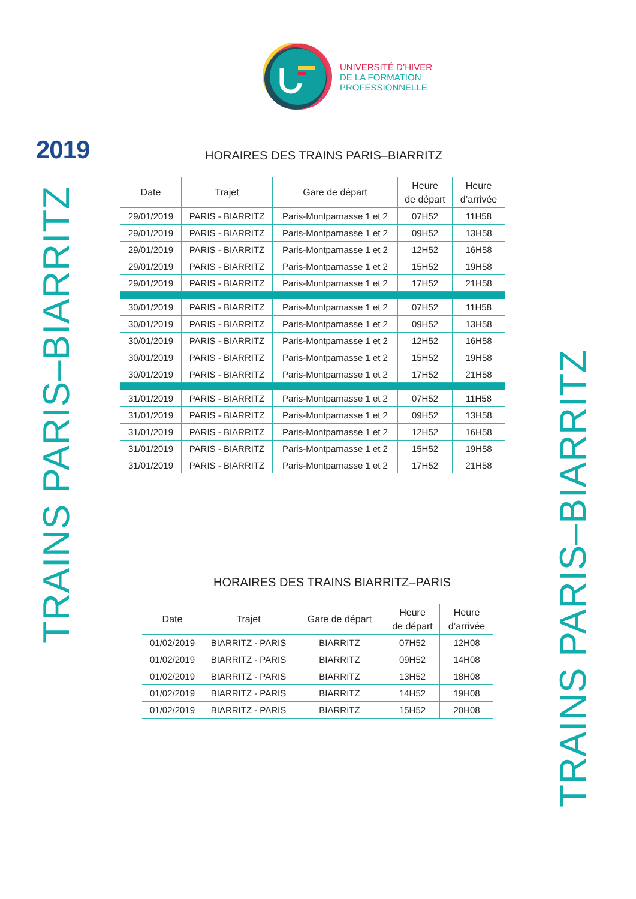UNIVERSITÉ D’HIVER
DE LA FORMATION
PROFESSIONNELLE
2019
TRAINS PARIS–BIARRITZ
HORAIRES DES TRAINS PARIS–BIARRITZ
| Date | Trajet | Gare de départ | Heure de départ | Heure d’arrivée |
| --- | --- | --- | --- | --- |
| 29/01/2019 | PARIS - BIARRITZ | Paris-Montparnasse 1 et 2 | 07H52 | 11H58 |
| 29/01/2019 | PARIS - BIARRITZ | Paris-Montparnasse 1 et 2 | 09H52 | 13H58 |
| 29/01/2019 | PARIS - BIARRITZ | Paris-Montparnasse 1 et 2 | 12H52 | 16H58 |
| 29/01/2019 | PARIS - BIARRITZ | Paris-Montparnasse 1 et 2 | 15H52 | 19H58 |
| 29/01/2019 | PARIS - BIARRITZ | Paris-Montparnasse 1 et 2 | 17H52 | 21H58 |
| 30/01/2019 | PARIS - BIARRITZ | Paris-Montparnasse 1 et 2 | 07H52 | 11H58 |
| 30/01/2019 | PARIS - BIARRITZ | Paris-Montparnasse 1 et 2 | 09H52 | 13H58 |
| 30/01/2019 | PARIS - BIARRITZ | Paris-Montparnasse 1 et 2 | 12H52 | 16H58 |
| 30/01/2019 | PARIS - BIARRITZ | Paris-Montparnasse 1 et 2 | 15H52 | 19H58 |
| 30/01/2019 | PARIS - BIARRITZ | Paris-Montparnasse 1 et 2 | 17H52 | 21H58 |
| 31/01/2019 | PARIS - BIARRITZ | Paris-Montparnasse 1 et 2 | 07H52 | 11H58 |
| 31/01/2019 | PARIS - BIARRITZ | Paris-Montparnasse 1 et 2 | 09H52 | 13H58 |
| 31/01/2019 | PARIS - BIARRITZ | Paris-Montparnasse 1 et 2 | 12H52 | 16H58 |
| 31/01/2019 | PARIS - BIARRITZ | Paris-Montparnasse 1 et 2 | 15H52 | 19H58 |
| 31/01/2019 | PARIS - BIARRITZ | Paris-Montparnasse 1 et 2 | 17H52 | 21H58 |
HORAIRES DES TRAINS BIARRITZ–PARIS
| Date | Trajet | Gare de départ | Heure de départ | Heure d’arrivée |
| --- | --- | --- | --- | --- |
| 01/02/2019 | BIARRITZ - PARIS | BIARRITZ | 07H52 | 12H08 |
| 01/02/2019 | BIARRITZ - PARIS | BIARRITZ | 09H52 | 14H08 |
| 01/02/2019 | BIARRITZ - PARIS | BIARRITZ | 13H52 | 18H08 |
| 01/02/2019 | BIARRITZ - PARIS | BIARRITZ | 14H52 | 19H08 |
| 01/02/2019 | BIARRITZ - PARIS | BIARRITZ | 15H52 | 20H08 |
TRAINS PARIS–BIARRITZ